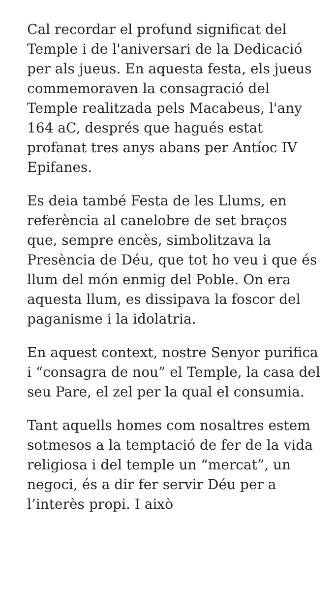Cal recordar el profund significat del Temple i de l'aniversari de la Dedicació per als jueus. En aquesta festa, els jueus commemoraven la consagració del Temple realitzada pels Macabeus, l'any 164 aC, després que hagués estat profanat tres anys abans per Antíoc IV Epifanes.
Es deia també Festa de les Llums, en referència al canelobre de set braços que, sempre encès, simbolitzava la Presència de Déu, que tot ho veu i que és llum del món enmig del Poble. On era aquesta llum, es dissipava la foscor del paganisme i la idolatria.
En aquest context, nostre Senyor purifica i “consagra de nou” el Temple, la casa del seu Pare, el zel per la qual el consumia.
Tant aquells homes com nosaltres estem sotmesos a la temptació de fer de la vida religiosa i del temple un “mercat”, un negoci, és a dir fer servir Déu per a l’interès propi. I això